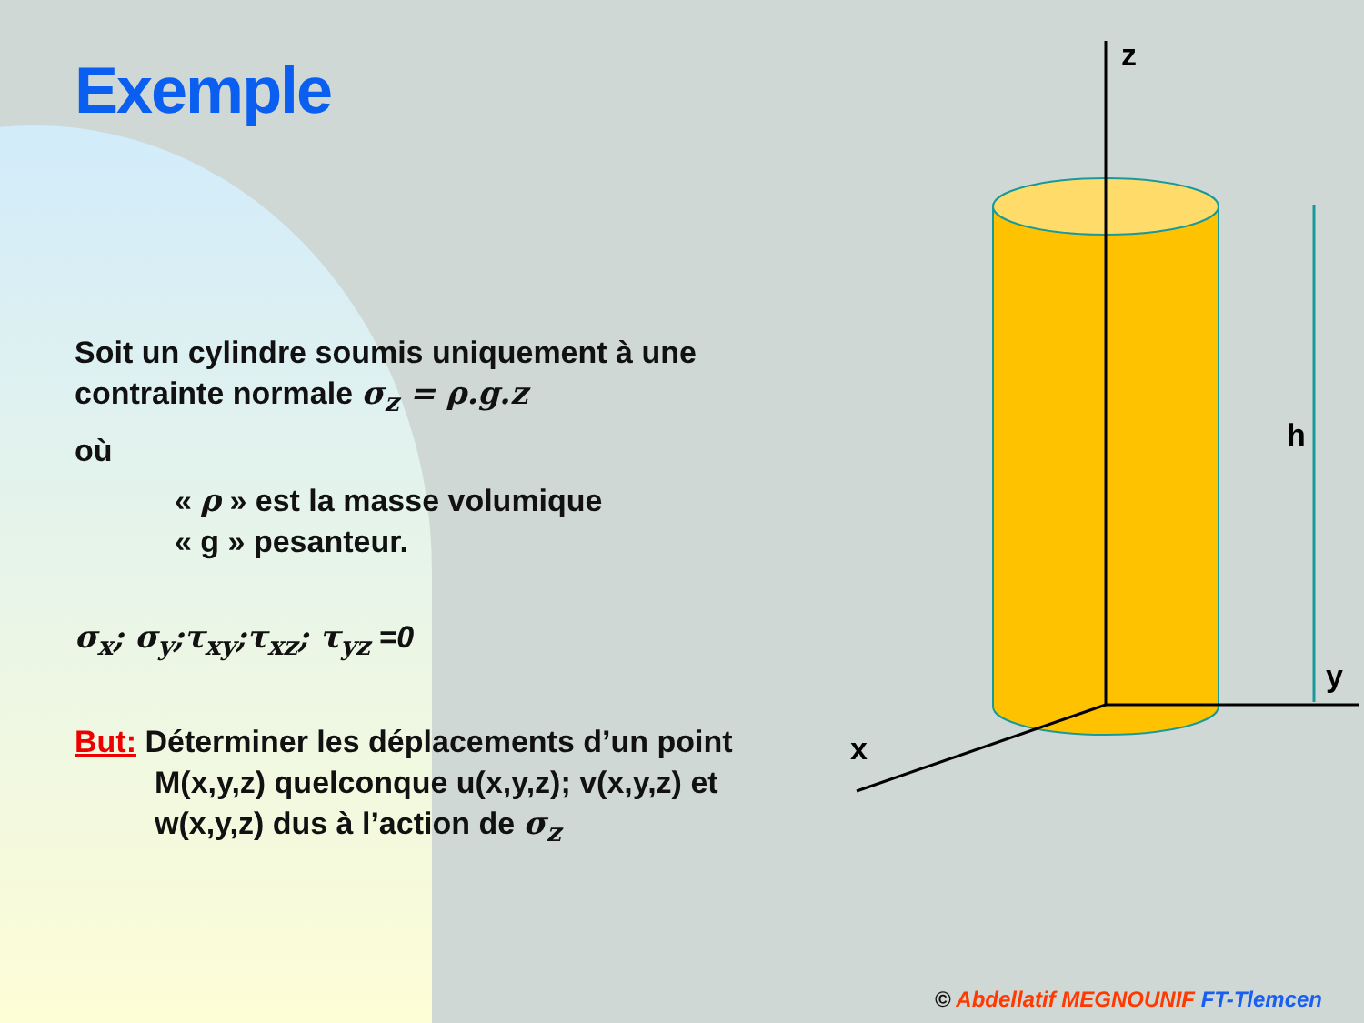Exemple
Soit un cylindre soumis uniquement à une contrainte normale σ<sub>z</sub> = ρ.g.z
où
« ρ » est la masse volumique
« g » pesanteur.
σ<sub>x</sub>; σ<sub>y</sub>;τ<sub>xy</sub>;τ<sub>xz</sub>; τ<sub>yz</sub> =0
But: Déterminer les déplacements d’un point
M(x,y,z) quelconque u(x,y,z); v(x,y,z) et w(x,y,z) dus à l’action de σ<sub>z</sub>
z
h
y
x
© Abdellatif MEGNOUNIF FT-Tlemcen